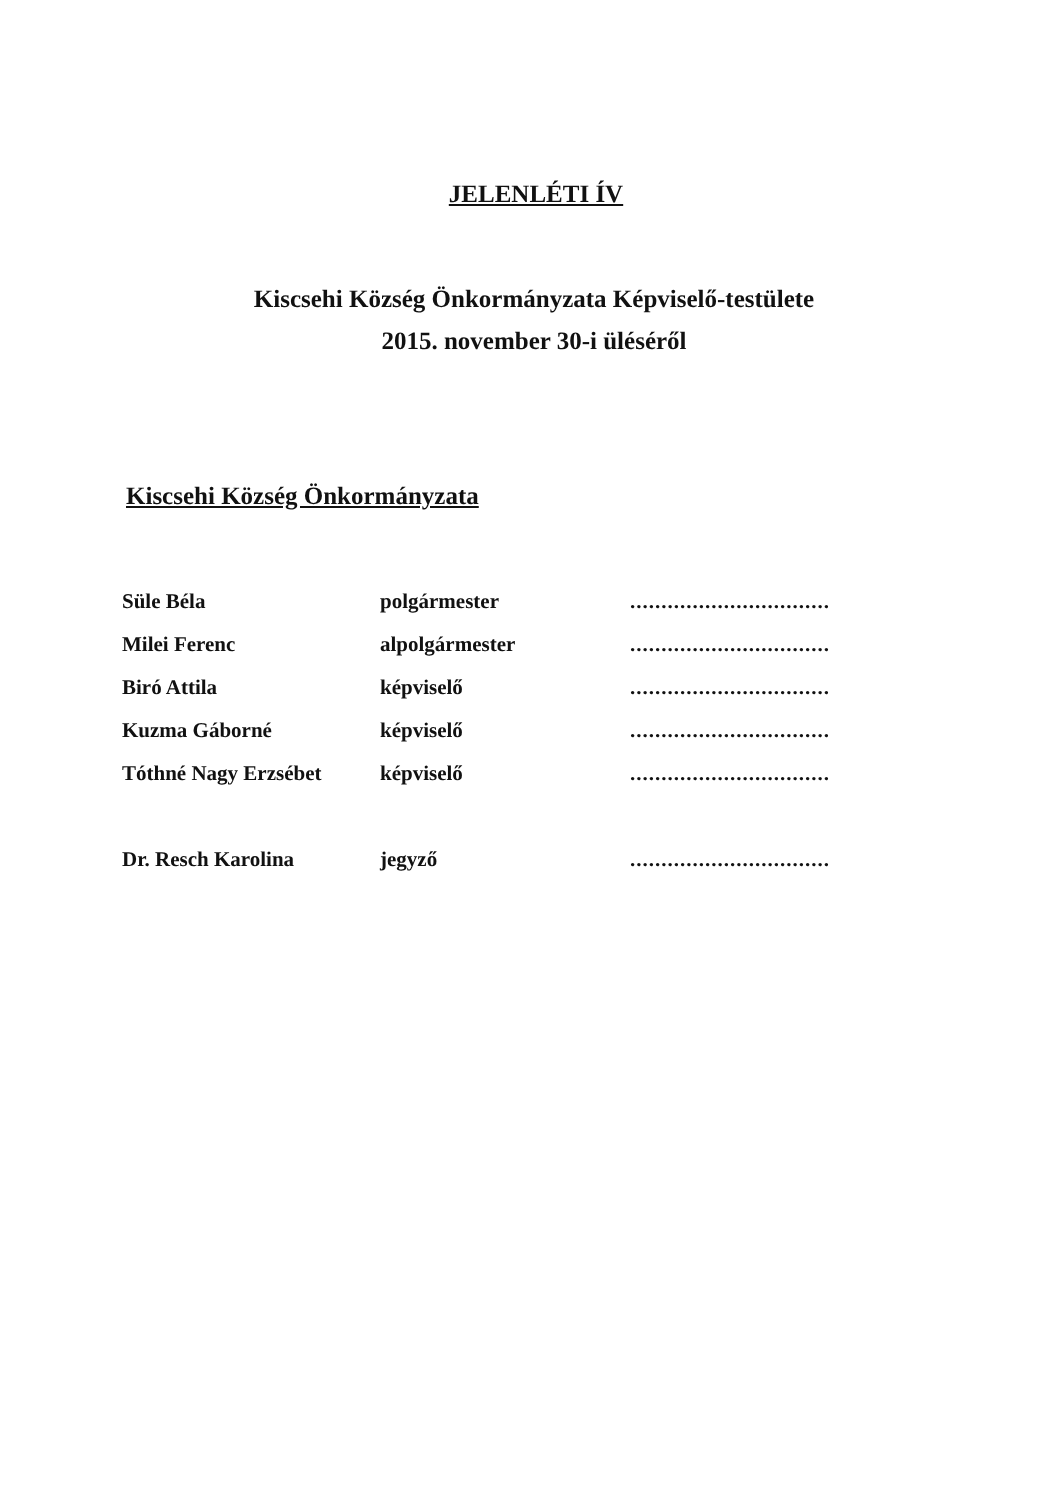JELENLÉTI ÍV
Kiscsehi Község Önkormányzata Képviselő-testülete
2015. november 30-i üléséről
Kiscsehi Község Önkormányzata
| Süle Béla | polgármester | ................................ |
| Milei Ferenc | alpolgármester | ................................ |
| Biró Attila | képviselő | ................................ |
| Kuzma Gáborné | képviselő | ................................ |
| Tóthné Nagy Erzsébet | képviselő | ................................ |
| Dr. Resch Karolina | jegyző | ................................ |